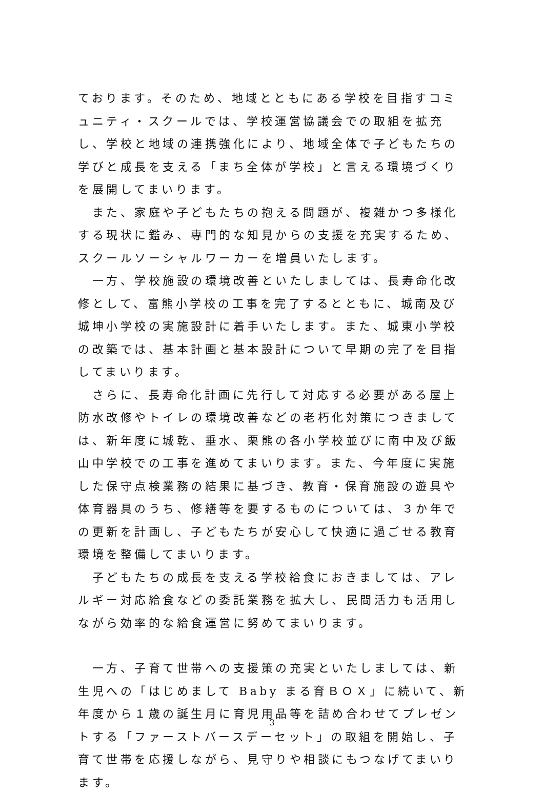ております。そのため、地域とともにある学校を目指すコミュニティ・スクールでは、学校運営協議会での取組を拡充し、学校と地域の連携強化により、地域全体で子どもたちの学びと成長を支える「まち全体が学校」と言える環境づくりを展開してまいります。
　また、家庭や子どもたちの抱える問題が、複雑かつ多様化する現状に鑑み、専門的な知見からの支援を充実するため、スクールソーシャルワーカーを増員いたします。
　一方、学校施設の環境改善といたしましては、長寿命化改修として、富熊小学校の工事を完了するとともに、城南及び城坤小学校の実施設計に着手いたします。また、城東小学校の改築では、基本計画と基本設計について早期の完了を目指してまいります。
　さらに、長寿命化計画に先行して対応する必要がある屋上防水改修やトイレの環境改善などの老朽化対策につきましては、新年度に城乾、垂水、栗熊の各小学校並びに南中及び飯山中学校での工事を進めてまいります。また、今年度に実施した保守点検業務の結果に基づき、教育・保育施設の遊具や体育器具のうち、修繕等を要するものについては、３か年での更新を計画し、子どもたちが安心して快適に過ごせる教育環境を整備してまいります。
　子どもたちの成長を支える学校給食におきましては、アレルギー対応給食などの委託業務を拡大し、民間活力も活用しながら効率的な給食運営に努めてまいります。
　一方、子育て世帯への支援策の充実といたしましては、新生児への「はじめまして Baby まる育ＢＯＸ」に続いて、新年度から１歳の誕生月に育児用品等を詰め合わせてプレゼントする「ファーストバースデーセット」の取組を開始し、子育て世帯を応援しながら、見守りや相談にもつなげてまいります。
3